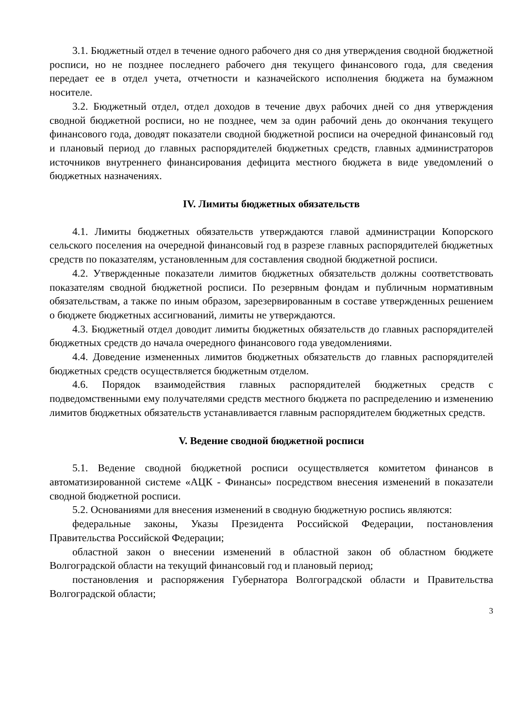3.1. Бюджетный отдел в течение одного рабочего дня со дня утверждения сводной бюджетной росписи, но не позднее последнего рабочего дня текущего финансового года, для сведения передает ее в отдел учета, отчетности и казначейского исполнения бюджета на бумажном носителе.
3.2. Бюджетный отдел, отдел доходов в течение двух рабочих дней со дня утверждения сводной бюджетной росписи, но не позднее, чем за один рабочий день до окончания текущего финансового года, доводят показатели сводной бюджетной росписи на очередной финансовый год и плановый период до главных распорядителей бюджетных средств, главных администраторов источников внутреннего финансирования дефицита местного бюджета в виде уведомлений о бюджетных назначениях.
IV. Лимиты бюджетных обязательств
4.1. Лимиты бюджетных обязательств утверждаются главой администрации Копорского сельского поселения на очередной финансовый год в разрезе главных распорядителей бюджетных средств по показателям, установленным для составления сводной бюджетной росписи.
4.2. Утвержденные показатели лимитов бюджетных обязательств должны соответствовать показателям сводной бюджетной росписи. По резервным фондам и публичным нормативным обязательствам, а также по иным образом, зарезервированным в составе утвержденных решением о бюджете бюджетных ассигнований, лимиты не утверждаются.
4.3. Бюджетный отдел доводит лимиты бюджетных обязательств до главных распорядителей бюджетных средств до начала очередного финансового года уведомлениями.
4.4. Доведение измененных лимитов бюджетных обязательств до главных распорядителей бюджетных средств осуществляется бюджетным отделом.
4.6. Порядок взаимодействия главных распорядителей бюджетных средств с подведомственными ему получателями средств местного бюджета по распределению и изменению лимитов бюджетных обязательств устанавливается главным распорядителем бюджетных средств.
V. Ведение сводной бюджетной росписи
5.1. Ведение сводной бюджетной росписи осуществляется комитетом финансов в автоматизированной системе «АЦК - Финансы» посредством внесения изменений в показатели сводной бюджетной росписи.
5.2. Основаниями для внесения изменений в сводную бюджетную роспись являются:
федеральные законы, Указы Президента Российской Федерации, постановления Правительства Российской Федерации;
областной закон о внесении изменений в областной закон об областном бюджете Волгоградской области на текущий финансовый год и плановый период;
постановления и распоряжения Губернатора Волгоградской области и Правительства Волгоградской области;
3